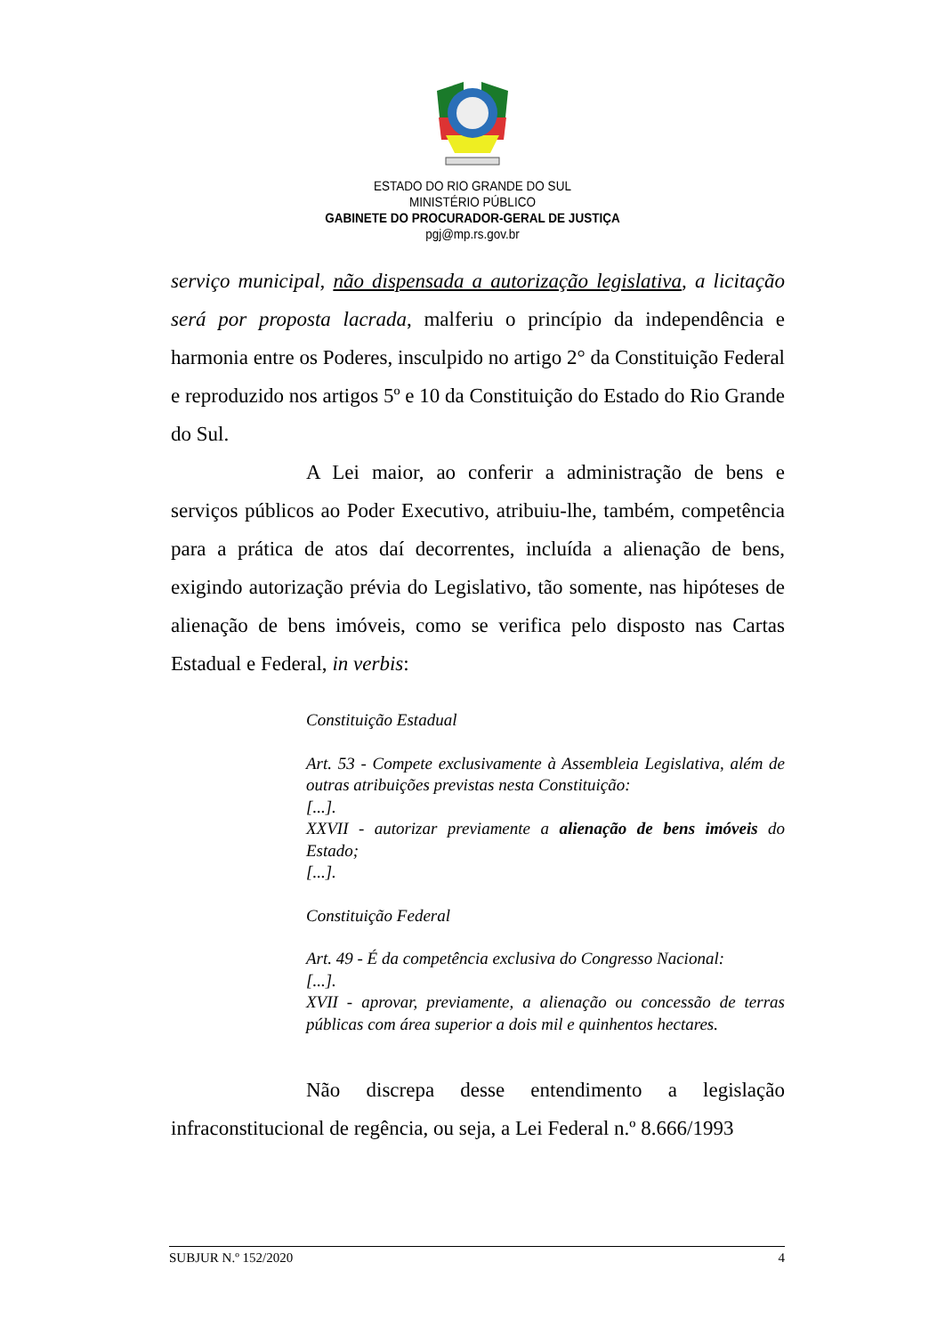ESTADO DO RIO GRANDE DO SUL
MINISTÉRIO PÚBLICO
GABINETE DO PROCURADOR-GERAL DE JUSTIÇA
pgj@mp.rs.gov.br
serviço municipal, não dispensada a autorização legislativa, a licitação será por proposta lacrada, malferiu o princípio da independência e harmonia entre os Poderes, insculpido no artigo 2° da Constituição Federal e reproduzido nos artigos 5º e 10 da Constituição do Estado do Rio Grande do Sul.
A Lei maior, ao conferir a administração de bens e serviços públicos ao Poder Executivo, atribuiu-lhe, também, competência para a prática de atos daí decorrentes, incluída a alienação de bens, exigindo autorização prévia do Legislativo, tão somente, nas hipóteses de alienação de bens imóveis, como se verifica pelo disposto nas Cartas Estadual e Federal, in verbis:
Constituição Estadual
Art. 53 - Compete exclusivamente à Assembleia Legislativa, além de outras atribuições previstas nesta Constituição:
[...].
XXVII - autorizar previamente a alienação de bens imóveis do Estado;
[...].
Constituição Federal
Art. 49 - É da competência exclusiva do Congresso Nacional:
[...].
XVII - aprovar, previamente, a alienação ou concessão de terras públicas com área superior a dois mil e quinhentos hectares.
Não discrepa desse entendimento a legislação infraconstitucional de regência, ou seja, a Lei Federal n.º 8.666/1993
SUBJUR N.º 152/2020 4